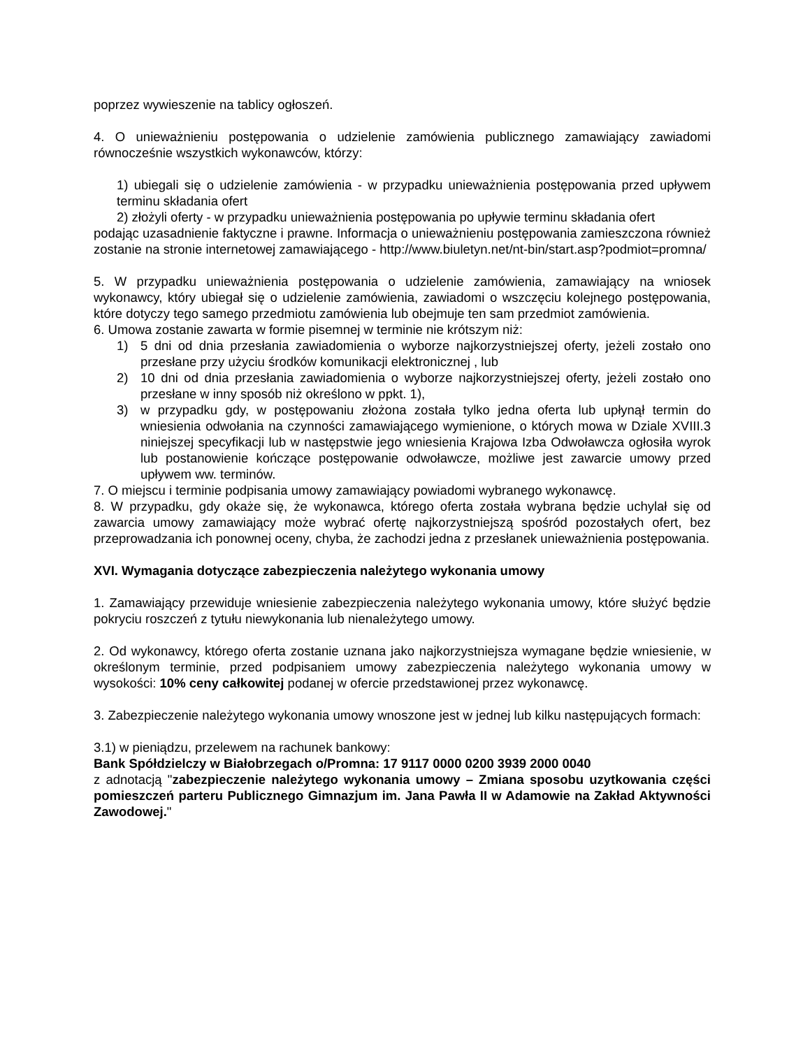poprzez wywieszenie na tablicy ogłoszeń.
4. O unieważnieniu postępowania o udzielenie zamówienia publicznego zamawiający zawiadomi równocześnie wszystkich wykonawców, którzy:
1) ubiegali się o udzielenie zamówienia - w przypadku unieważnienia postępowania przed upływem terminu składania ofert
2) złożyli oferty - w przypadku unieważnienia postępowania po upływie terminu składania ofert
podając uzasadnienie faktyczne i prawne. Informacja o unieważnieniu postępowania zamieszczona również zostanie na stronie internetowej zamawiającego - http://www.biuletyn.net/nt-bin/start.asp?podmiot=promna/
5. W przypadku unieważnienia postępowania o udzielenie zamówienia, zamawiający na wniosek wykonawcy, który ubiegał się o udzielenie zamówienia, zawiadomi o wszczęciu kolejnego postępowania, które dotyczy tego samego przedmiotu zamówienia lub obejmuje ten sam przedmiot zamówienia.
6. Umowa zostanie zawarta w formie pisemnej w terminie nie krótszym niż:
1) 5 dni od dnia przesłania zawiadomienia o wyborze najkorzystniejszej oferty, jeżeli zostało ono przesłane przy użyciu środków komunikacji elektronicznej , lub
2) 10 dni od dnia przesłania zawiadomienia o wyborze najkorzystniejszej oferty, jeżeli zostało ono przesłane w inny sposób niż określono w ppkt. 1),
3) w przypadku gdy, w postępowaniu złożona została tylko jedna oferta lub upłynął termin do wniesienia odwołania na czynności zamawiającego wymienione, o których mowa w Dziale XVIII.3 niniejszej specyfikacji lub w następstwie jego wniesienia Krajowa Izba Odwoławcza ogłosiła wyrok lub postanowienie kończące postępowanie odwoławcze, możliwe jest zawarcie umowy przed upływem ww. terminów.
7. O miejscu i terminie podpisania umowy zamawiający powiadomi wybranego wykonawcę.
8. W przypadku, gdy okaże się, że wykonawca, którego oferta została wybrana będzie uchylał się od zawarcia umowy zamawiający może wybrać ofertę najkorzystniejszą spośród pozostałych ofert, bez przeprowadzania ich ponownej oceny, chyba, że zachodzi jedna z przesłanek unieważnienia postępowania.
XVI. Wymagania dotyczące zabezpieczenia należytego wykonania umowy
1. Zamawiający przewiduje wniesienie zabezpieczenia należytego wykonania umowy, które służyć będzie pokryciu roszczeń z tytułu niewykonania lub nienależytego umowy.
2. Od wykonawcy, którego oferta zostanie uznana jako najkorzystniejsza wymagane będzie wniesienie, w określonym terminie, przed podpisaniem umowy zabezpieczenia należytego wykonania umowy w wysokości: 10% ceny całkowitej podanej w ofercie przedstawionej przez wykonawcę.
3. Zabezpieczenie należytego wykonania umowy wnoszone jest w jednej lub kilku następujących formach:
3.1) w pieniądzu, przelewem na rachunek bankowy:
Bank Spółdzielczy w Białobrzegach o/Promna: 17 9117 0000 0200 3939 2000 0040
z adnotacją "zabezpieczenie należytego wykonania umowy – Zmiana sposobu uzytkowania części pomieszczeń parteru Publicznego Gimnazjum im. Jana Pawła II w Adamowie na Zakład Aktywności Zawodowej."